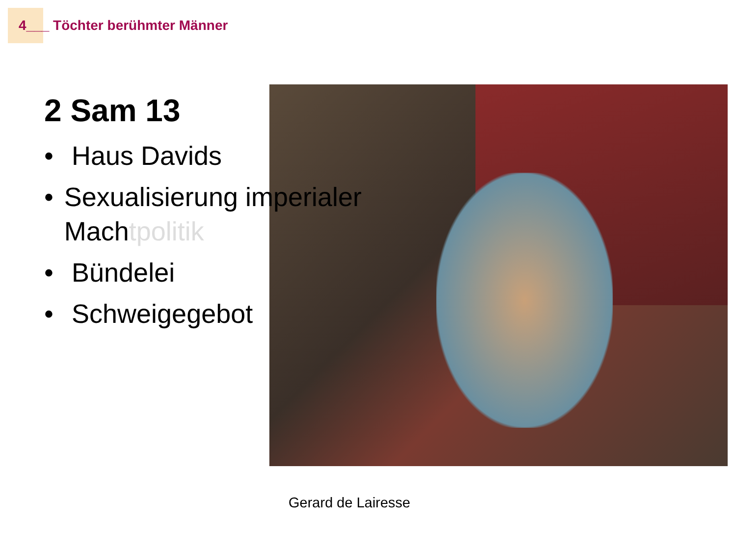4___ Töchter berühmter Männer
2 Sam 13
• Haus Davids
• Sexualisierung imperialer Machtpolitik
• Bündelei
• Schweigegebot
Gerard de Lairesse